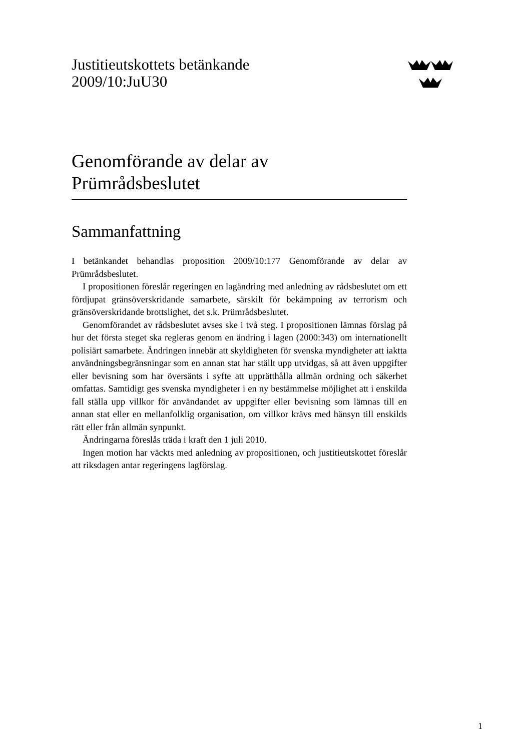Justitieutskottets betänkande
2009/10:JuU30
Genomförande av delar av
Prümrådsbeslutet
Sammanfattning
I betänkandet behandlas proposition 2009/10:177 Genomförande av delar av Prümrådsbeslutet.
I propositionen föreslår regeringen en lagändring med anledning av rådsbeslutet om ett fördjupat gränsöverskridande samarbete, särskilt för bekämpning av terrorism och gränsöverskridande brottslighet, det s.k. Prümrådsbeslutet.
Genomförandet av rådsbeslutet avses ske i två steg. I propositionen lämnas förslag på hur det första steget ska regleras genom en ändring i lagen (2000:343) om internationellt polisiärt samarbete. Ändringen innebär att skyldigheten för svenska myndigheter att iaktta användningsbegränsningar som en annan stat har ställt upp utvidgas, så att även uppgifter eller bevisning som har översänts i syfte att upprätthålla allmän ordning och säkerhet omfattas. Samtidigt ges svenska myndigheter i en ny bestämmelse möjlighet att i enskilda fall ställa upp villkor för användandet av uppgifter eller bevisning som lämnas till en annan stat eller en mellanfolklig organisation, om villkor krävs med hänsyn till enskilds rätt eller från allmän synpunkt.
Ändringarna föreslås träda i kraft den 1 juli 2010.
Ingen motion har väckts med anledning av propositionen, och justitieutskottet föreslår att riksdagen antar regeringens lagförslag.
1